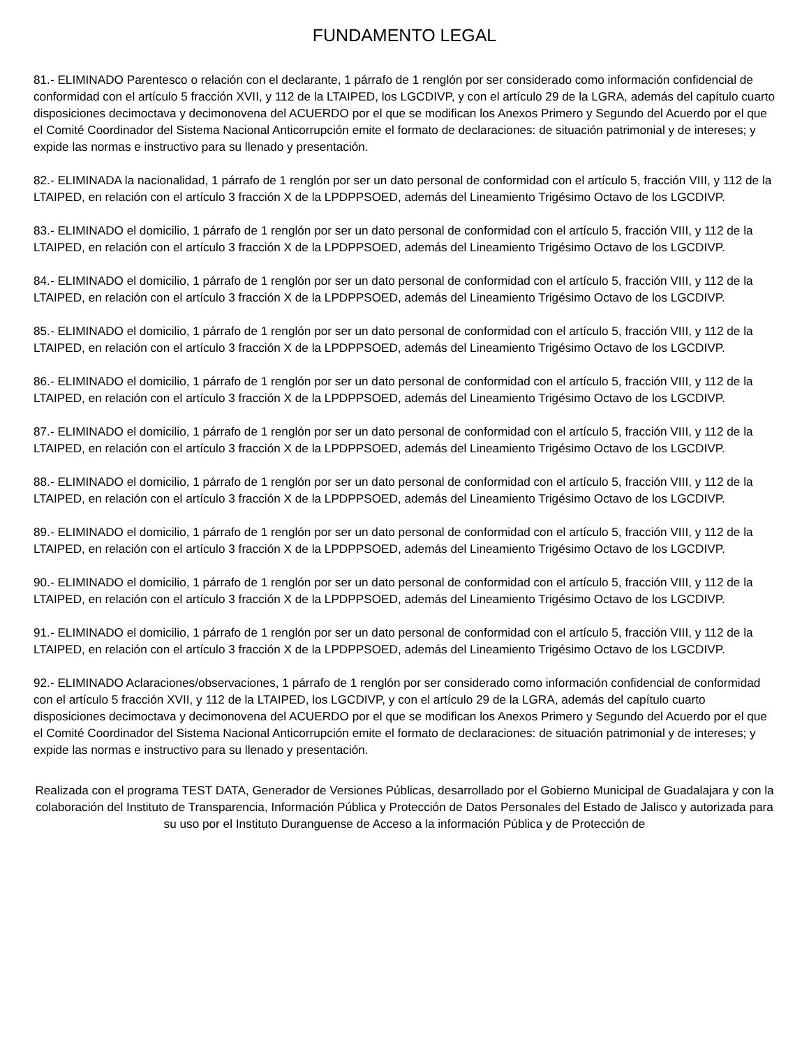FUNDAMENTO LEGAL
81.- ELIMINADO Parentesco o relación con el declarante, 1 párrafo de 1 renglón por ser considerado como información confidencial de conformidad con el artículo 5 fracción XVII, y 112 de la LTAIPED, los LGCDIVP, y con el artículo 29 de la LGRA, además del capítulo cuarto disposiciones decimoctava y decimonovena del ACUERDO por el que se modifican los Anexos Primero y Segundo del Acuerdo por el que el Comité Coordinador del Sistema Nacional Anticorrupción emite el formato de declaraciones: de situación patrimonial y de intereses; y expide las normas e instructivo para su llenado y presentación.
82.- ELIMINADA la nacionalidad, 1 párrafo de 1 renglón por ser un dato personal de conformidad con el artículo 5, fracción VIII, y 112 de la LTAIPED, en relación con el artículo 3 fracción X de la LPDPPSOED, además del Lineamiento Trigésimo Octavo de los LGCDIVP.
83.- ELIMINADO el domicilio, 1 párrafo de 1 renglón por ser un dato personal de conformidad con el artículo 5, fracción VIII, y 112 de la LTAIPED, en relación con el artículo 3 fracción X de la LPDPPSOED, además del Lineamiento Trigésimo Octavo de los LGCDIVP.
84.- ELIMINADO el domicilio, 1 párrafo de 1 renglón por ser un dato personal de conformidad con el artículo 5, fracción VIII, y 112 de la LTAIPED, en relación con el artículo 3 fracción X de la LPDPPSOED, además del Lineamiento Trigésimo Octavo de los LGCDIVP.
85.- ELIMINADO el domicilio, 1 párrafo de 1 renglón por ser un dato personal de conformidad con el artículo 5, fracción VIII, y 112 de la LTAIPED, en relación con el artículo 3 fracción X de la LPDPPSOED, además del Lineamiento Trigésimo Octavo de los LGCDIVP.
86.- ELIMINADO el domicilio, 1 párrafo de 1 renglón por ser un dato personal de conformidad con el artículo 5, fracción VIII, y 112 de la LTAIPED, en relación con el artículo 3 fracción X de la LPDPPSOED, además del Lineamiento Trigésimo Octavo de los LGCDIVP.
87.- ELIMINADO el domicilio, 1 párrafo de 1 renglón por ser un dato personal de conformidad con el artículo 5, fracción VIII, y 112 de la LTAIPED, en relación con el artículo 3 fracción X de la LPDPPSOED, además del Lineamiento Trigésimo Octavo de los LGCDIVP.
88.- ELIMINADO el domicilio, 1 párrafo de 1 renglón por ser un dato personal de conformidad con el artículo 5, fracción VIII, y 112 de la LTAIPED, en relación con el artículo 3 fracción X de la LPDPPSOED, además del Lineamiento Trigésimo Octavo de los LGCDIVP.
89.- ELIMINADO el domicilio, 1 párrafo de 1 renglón por ser un dato personal de conformidad con el artículo 5, fracción VIII, y 112 de la LTAIPED, en relación con el artículo 3 fracción X de la LPDPPSOED, además del Lineamiento Trigésimo Octavo de los LGCDIVP.
90.- ELIMINADO el domicilio, 1 párrafo de 1 renglón por ser un dato personal de conformidad con el artículo 5, fracción VIII, y 112 de la LTAIPED, en relación con el artículo 3 fracción X de la LPDPPSOED, además del Lineamiento Trigésimo Octavo de los LGCDIVP.
91.- ELIMINADO el domicilio, 1 párrafo de 1 renglón por ser un dato personal de conformidad con el artículo 5, fracción VIII, y 112 de la LTAIPED, en relación con el artículo 3 fracción X de la LPDPPSOED, además del Lineamiento Trigésimo Octavo de los LGCDIVP.
92.- ELIMINADO Aclaraciones/observaciones, 1 párrafo de 1 renglón por ser considerado como información confidencial de conformidad con el artículo 5 fracción XVII, y 112 de la LTAIPED, los LGCDIVP, y con el artículo 29 de la LGRA, además del capítulo cuarto disposiciones decimoctava y decimonovena del ACUERDO por el que se modifican los Anexos Primero y Segundo del Acuerdo por el que el Comité Coordinador del Sistema Nacional Anticorrupción emite el formato de declaraciones: de situación patrimonial y de intereses; y expide las normas e instructivo para su llenado y presentación.
Realizada con el programa TEST DATA, Generador de Versiones Públicas, desarrollado por el Gobierno Municipal de Guadalajara y con la colaboración del Instituto de Transparencia, Información Pública y Protección de Datos Personales del Estado de Jalisco y autorizada para su uso por el Instituto Duranguense de Acceso a la información Pública y de Protección de